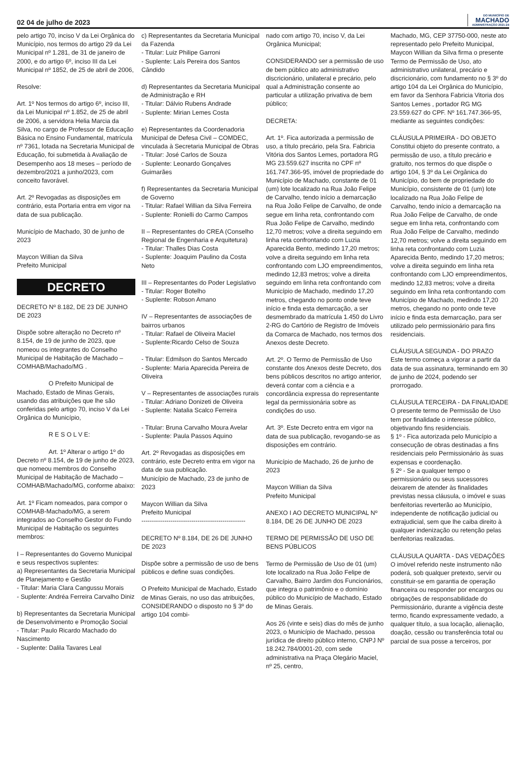02 04 de julho de 2023
DO MUNICÍPIO DE
MACHADO
ADMINISTRAÇÃO 2021-24
pelo artigo 70, inciso V da Lei Orgânica do Município, nos termos do artigo 29 da Lei Municipal nº 1.281, de 31 de janeiro de 2000, e do artigo 6º, inciso III da Lei Municipal nº 1852, de 25 de abril de 2006,
Resolve:
Art. 1º Nos termos do artigo 6º, inciso III, da Lei Municipal nº 1.852, de 25 de abril de 2006, a servidora Helia Marcia da Silva, no cargo de Professor de Educação Básica no Ensino Fundamental, matrícula nº 7361, lotada na Secretaria Municipal de Educação, foi submetida à Avaliação de Desempenho aos 18 meses – período de dezembro/2021 a junho/2023, com conceito favorável.
Art. 2º Revogadas as disposições em contrário, esta Portaria entra em vigor na data de sua publicação.
Município de Machado, 30 de junho de 2023
Maycon Willian da Silva
Prefeito Municipal
DECRETO
DECRETO Nº 8.182, DE 23 DE JUNHO DE 2023
Dispõe sobre alteração no Decreto nº 8.154, de 19 de junho de 2023, que nomeou os integrantes do Conselho Municipal de Habitação de Machado – COMHAB/Machado/MG .
O Prefeito Municipal de Machado, Estado de Minas Gerais, usando das atribuições que lhe são conferidas pelo artigo 70, inciso V da Lei Orgânica do Município,
R E S O L V E:
Art. 1º Alterar o artigo 1º do Decreto nº 8.154, de 19 de junho de 2023, que nomeou membros do Conselho Municipal de Habitação de Machado – COMHAB/Machado/MG, conforme abaixo:
Art. 1º Ficam nomeados, para compor o COMHAB-Machado/MG, a serem integrados ao Conselho Gestor do Fundo Municipal de Habitação os seguintes membros:
I – Representantes do Governo Municipal e seus respectivos suplentes:
a) Representantes da Secretaria Municipal de Planejamento e Gestão
- Titular: Maria Clara Cangussu Morais
- Suplente: Andréa Ferreira Carvalho Diniz
b) Representantes da Secretaria Municipal de Desenvolvimento e Promoção Social
- Titular: Paulo Ricardo Machado do Nascimento
- Suplente: Dalila Tavares Leal
c) Representantes da Secretaria Municipal da Fazenda
- Titular: Luiz Philipe Garroni
- Suplente: Laís Pereira dos Santos Cândido
d) Representantes da Secretaria Municipal de Administração e RH
- Titular: Dálvio Rubens Andrade
- Suplente: Mirian Lemes Costa
e) Representantes da Coordenadoria Municipal de Defesa Civil – COMDEC, vinculada à Secretaria Municipal de Obras
- Titular: José Carlos de Souza
- Suplente: Leonardo Gonçalves Guimarães
f) Representantes da Secretaria Municipal de Governo
- Titular: Rafael Willian da Silva Ferreira
- Suplente: Ronielli do Carmo Campos
II – Representantes do CREA (Conselho Regional de Engenharia e Arquitetura)
- Titular: Thalles Dias Costa
- Suplente: Joaquim Paulino da Costa Neto
III – Representantes do Poder Legislativo
- Titular: Roger Botelho
- Suplente: Robson Amano
IV – Representantes de associações de bairros urbanos
- Titular: Rafael de Oliveira Maciel
- Suplente:Ricardo Celso de Souza
- Titular: Edmilson do Santos Mercado
- Suplente: Maria Aparecida Pereira de Oliveira
V – Representantes de associações rurais
- Titular: Adriano Donizeti de Oliveira
- Suplente: Natalia Scalco Ferreira
- Titular: Bruna Carvalho Moura Avelar
- Suplente: Paula Passos Aquino
Art. 2º Revogadas as disposições em contrário, este Decreto entra em vigor na data de sua publicação.
Município de Machado, 23 de junho de 2023
Maycon Willian da Silva
Prefeito Municipal
--------------------------------------------------
DECRETO Nº 8.184, DE 26 DE JUNHO DE 2023
Dispõe sobre a permissão de uso de bens públicos e define suas condições.
O Prefeito Municipal de Machado, Estado de Minas Gerais, no uso das atribuições, CONSIDERANDO o disposto no § 3º do artigo 104 combi-
nado com artigo 70, inciso V, da Lei Orgânica Municipal;
CONSIDERANDO ser a permissão de uso de bem público ato administrativo discricionário, unilateral e precário, pelo qual a Administração consente ao particular a utilização privativa de bem público;
DECRETA:
Art. 1º. Fica autorizada a permissão de uso, a título precário, pela Sra. Fabricia Vitória dos Santos Lemes, portadora RG MG 23.559.627 inscrita no CPF nº 161.747.366-95, imóvel de propriedade do Município de Machado, constante de 01 (um) lote localizado na Rua João Felipe de Carvalho, tendo início a demarcação na Rua João Felipe de Carvalho, de onde segue em linha reta, confrontando com Rua João Felipe de Carvalho, medindo 12,70 metros; volve a direita seguindo em linha reta confrontando com Luzia Aparecida Bento, medindo 17,20 metros; volve a direita seguindo em linha reta confrontando com LJO empreendimentos, medindo 12,83 metros; volve a direita seguindo em linha reta confrontando com Município de Machado, medindo 17,20 metros, chegando no ponto onde teve início e finda esta demarcação, a ser desmembrado da matrícula 1.450 do Livro 2-RG do Cartório de Registro de Imóveis da Comarca de Machado, nos termos dos Anexos deste Decreto.
Art. 2º. O Termo de Permissão de Uso constante dos Anexos deste Decreto, dos bens públicos descritos no artigo anterior, deverá contar com a ciência e a concordância expressa do representante legal da permissionária sobre as condições do uso.
Art. 3º. Este Decreto entra em vigor na data de sua publicação, revogando-se as disposições em contrário.
Município de Machado, 26 de junho de 2023
Maycon Willian da Silva
Prefeito Municipal
ANEXO I AO DECRETO MUNICIPAL Nº 8.184, DE 26 DE JUNHO DE 2023
TERMO DE PERMISSÃO DE USO DE BENS PÚBLICOS
Termo de Permissão de Uso de 01 (um) lote localizado na Rua João Felipe de Carvalho, Bairro Jardim dos Funcionários, que integra o patrimônio e o domínio público do Município de Machado, Estado de Minas Gerais.
Aos 26 (vinte e seis) dias do mês de junho 2023, o Município de Machado, pessoa jurídica de direito público interno, CNPJ Nº 18.242.784/0001-20, com sede administrativa na Praça Olegário Maciel, nº 25, centro,
Machado, MG, CEP 37750-000, neste ato representado pelo Prefeito Municipal, Maycon Willian da Silva firma o presente Termo de Permissão de Uso, ato administrativo unilateral, precário e discricionário, com fundamento no § 3º do artigo 104 da Lei Orgânica do Município, em favor da Senhora Fabricia Vitoria dos Santos Lemes , portador RG MG 23.559.627 do CPF. Nº 161.747.366-95, mediante as seguintes condições:
CLÁUSULA PRIMEIRA - DO OBJETO
Constitui objeto do presente contrato, a permissão de uso, a título precário e gratuito, nos termos do que dispõe o artigo 104, § 3º da Lei Orgânica do Município, do bem de propriedade do Município, consistente de 01 (um) lote localizado na Rua João Felipe de Carvalho, tendo início a demarcação na Rua João Felipe de Carvalho, de onde segue em linha reta, confrontando com Rua João Felipe de Carvalho, medindo 12,70 metros; volve a direita seguindo em linha reta confrontando com Luzia Aparecida Bento, medindo 17,20 metros; volve a direita seguindo em linha reta confrontando com LJO empreendimentos, medindo 12,83 metros; volve a direita seguindo em linha reta confrontando com Município de Machado, medindo 17,20 metros, chegando no ponto onde teve início e finda esta demarcação, para ser utilizado pelo permissionário para fins residenciais.
CLÁUSULA SEGUNDA - DO PRAZO
Este termo começa a vigorar a partir da data de sua assinatura, terminando em 30 de junho de 2024, podendo ser prorrogado.
CLÁUSULA TERCEIRA - DA FINALIDADE
O presente termo de Permissão de Uso tem por finalidade o interesse público, objetivando fins residenciais.
§ 1º - Fica autorizada pelo Município a consecução de obras destinadas a fins residenciais pelo Permissionário às suas expensas e coordenação.
§ 2º - Se a qualquer tempo o permissionário ou seus sucessores deixarem de atender às finalidades previstas nessa cláusula, o imóvel e suas benfeitorias reverterão ao Município, independente de notificação judicial ou extrajudicial, sem que lhe caiba direito à qualquer indenização ou retenção pelas benfeitorias realizadas.
CLÁUSULA QUARTA - DAS VEDAÇÕES
O imóvel referido neste instrumento não poderá, sob qualquer pretexto, servir ou constituir-se em garantia de operação financeira ou responder por encargos ou obrigações de responsabilidade do Permissionário, durante a vigência deste termo, ficando expressamente vedado, a qualquer título, a sua locação, alienação, doação, cessão ou transferência total ou parcial de sua posse a terceiros, por